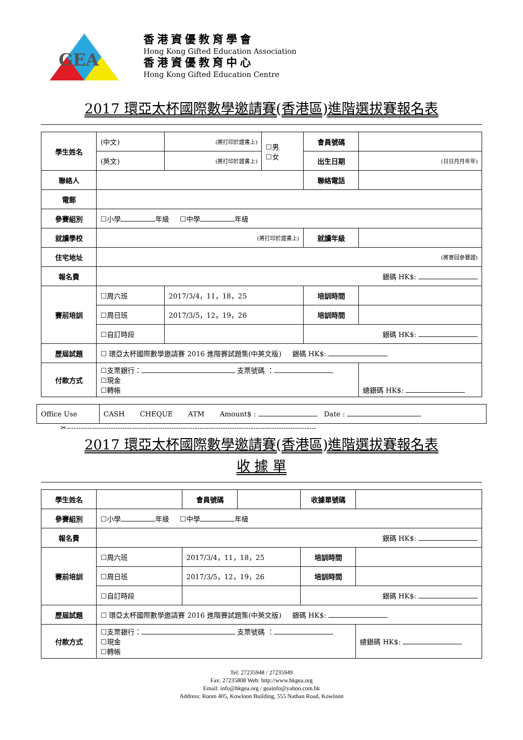GEA
香港資優教育學會
Hong Kong Gifted Education Association
香港資優教育中心
Hong Kong Gifted Education Centre
2017 環亞太杯國際數學邀請賽(香港區)進階選拔賽報名表
| 學生姓名 | (中文) | (將打印於證書上) | ☐男 ☐女 | 會員號碼 | |
| | (英文) | (將打印於證書上) | | 出生日期 | (日日月月年年) |
| 聯絡人 | | | | 聯絡電話 | |
| 電郵 | | | | | |
| 參賽組別 | ☐小學 年級 ☐中學 年級 | | | | |
| 就讀學校 | (將打印於證書上) | | | 就讀年級 | |
| 住宅地址 | (將寄回參賽證) | | | | |
| 報名費 | 銀碼 HK$: | | | | |
| 賽前培訓 | ☐周六班 | 2017/3/4，11，18，25 | | 培訓時間 | |
| | ☐周日班 | 2017/3/5，12，19，26 | | 培訓時間 | |
| | ☐自訂時段 | | | 銀碼 HK$: | |
| 歷屆試題 | ☐ 環亞太杯國際數學邀請賽 2016 進階賽試題集(中英文版) 銀碼 HK$: | | | | |
| 付款方式 | ☐支票銀行： 支票號碼 ： ☐現金 ☐轉帳 | | | | 總銀碼 HK$: |
| Office Use | CASH CHEQUE ATM Amount$ : Date : |
✂-----------------------------------------------------------------------------------------------------------
2017 環亞太杯國際數學邀請賽(香港區)進階選拔賽報名表
收 據 單
| 學生姓名 | | | 會員號碼 | | 收據單號碼 | |
| 參賽組別 | ☐小學 年級 ☐中學 年級 | | | | | |
| 報名費 | 銀碼 HK$: | | | | | |
| 賽前培訓 | ☐周六班 | 2017/3/4，11，18，25 | | | 培訓時間 | |
| | ☐周日班 | 2017/3/5，12，19，26 | | | 培訓時間 | |
| | ☐自訂時段 | | | | 銀碼 HK$: | |
| 歷屆試題 | ☐ 環亞太杯國際數學邀請賽 2016 進階賽試題集(中英文版) 銀碼 HK$: | | | | | |
| 付款方式 | ☐支票銀行： 支票號碼 ： ☐現金 ☐轉帳 | | | | | 總銀碼 HK$: |
Tel: 27235948 / 27235949
Fax: 27235808 Web: http://www.hkgea.org
Email: info@hkgea.org / geainfo@yahoo.com.hk
Address: Room 405, Kowloon Building, 555 Nathan Road, Kowloon